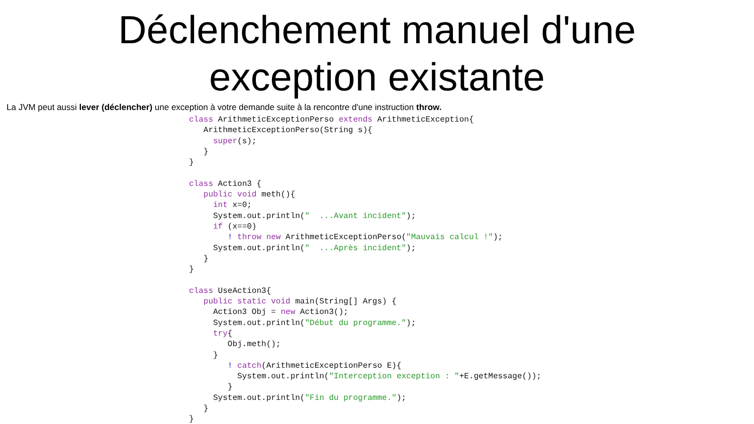Déclenchement manuel d'une
exception existante
La JVM peut aussi lever (déclencher) une exception à votre demande suite à la rencontre d'une instruction throw.
class ArithmeticExceptionPerso extends ArithmeticException{
   ArithmeticExceptionPerso(String s){
     super(s);
   }
}

class Action3 {
   public void meth(){
     int x=0;
     System.out.println("  ...Avant incident");
     if (x==0)
        ! throw new ArithmeticExceptionPerso("Mauvais calcul !");
     System.out.println("  ...Après incident");
   }
}

class UseAction3{
   public static void main(String[] Args) {
     Action3 Obj = new Action3();
     System.out.println("Début du programme.");
     try{
        Obj.meth();
     }
        ! catch(ArithmeticExceptionPerso E){
          System.out.println("Interception exception : "+E.getMessage());
        }
     System.out.println("Fin du programme.");
   }
}